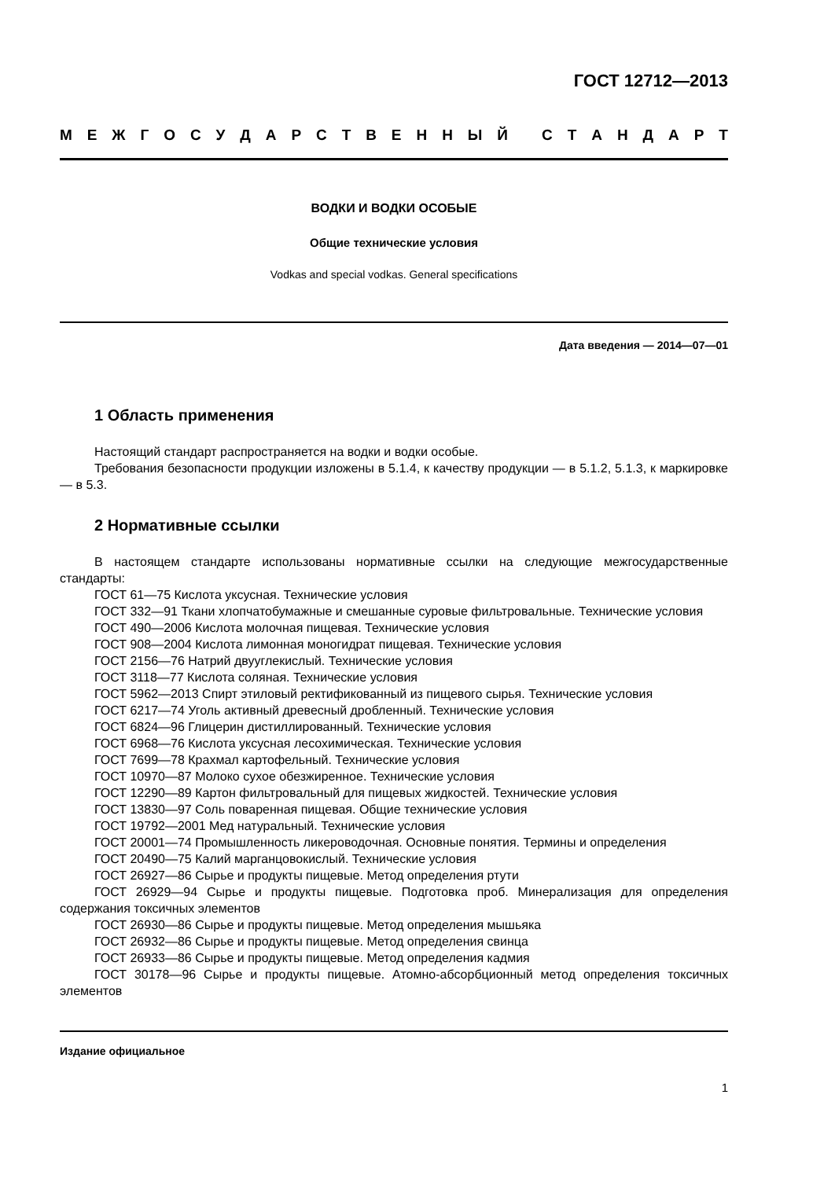ГОСТ 12712—2013
МЕЖГОСУДАРСТВЕННЫЙ СТАНДАРТ
ВОДКИ И ВОДКИ ОСОБЫЕ
Общие технические условия
Vodkas and special vodkas. General specifications
Дата введения — 2014—07—01
1 Область применения
Настоящий стандарт распространяется на водки и водки особые.
Требования безопасности продукции изложены в 5.1.4, к качеству продукции — в 5.1.2, 5.1.3, к маркировке — в 5.3.
2 Нормативные ссылки
В настоящем стандарте использованы нормативные ссылки на следующие межгосударственные стандарты:
ГОСТ 61—75 Кислота уксусная. Технические условия
ГОСТ 332—91 Ткани хлопчатобумажные и смешанные суровые фильтровальные. Технические условия
ГОСТ 490—2006 Кислота молочная пищевая. Технические условия
ГОСТ 908—2004 Кислота лимонная моногидрат пищевая. Технические условия
ГОСТ 2156—76 Натрий двууглекислый. Технические условия
ГОСТ 3118—77 Кислота соляная. Технические условия
ГОСТ 5962—2013 Спирт этиловый ректификованный из пищевого сырья. Технические условия
ГОСТ 6217—74 Уголь активный древесный дробленный. Технические условия
ГОСТ 6824—96 Глицерин дистиллированный. Технические условия
ГОСТ 6968—76 Кислота уксусная лесохимическая. Технические условия
ГОСТ 7699—78 Крахмал картофельный. Технические условия
ГОСТ 10970—87 Молоко сухое обезжиренное. Технические условия
ГОСТ 12290—89 Картон фильтровальный для пищевых жидкостей. Технические условия
ГОСТ 13830—97 Соль поваренная пищевая. Общие технические условия
ГОСТ 19792—2001 Мед натуральный. Технические условия
ГОСТ 20001—74 Промышленность ликероводочная. Основные понятия. Термины и определения
ГОСТ 20490—75 Калий марганцовокислый. Технические условия
ГОСТ 26927—86 Сырье и продукты пищевые. Метод определения ртути
ГОСТ 26929—94 Сырье и продукты пищевые. Подготовка проб. Минерализация для определения содержания токсичных элементов
ГОСТ 26930—86 Сырье и продукты пищевые. Метод определения мышьяка
ГОСТ 26932—86 Сырье и продукты пищевые. Метод определения свинца
ГОСТ 26933—86 Сырье и продукты пищевые. Метод определения кадмия
ГОСТ 30178—96 Сырье и продукты пищевые. Атомно-абсорбционный метод определения токсичных элементов
Издание официальное
1